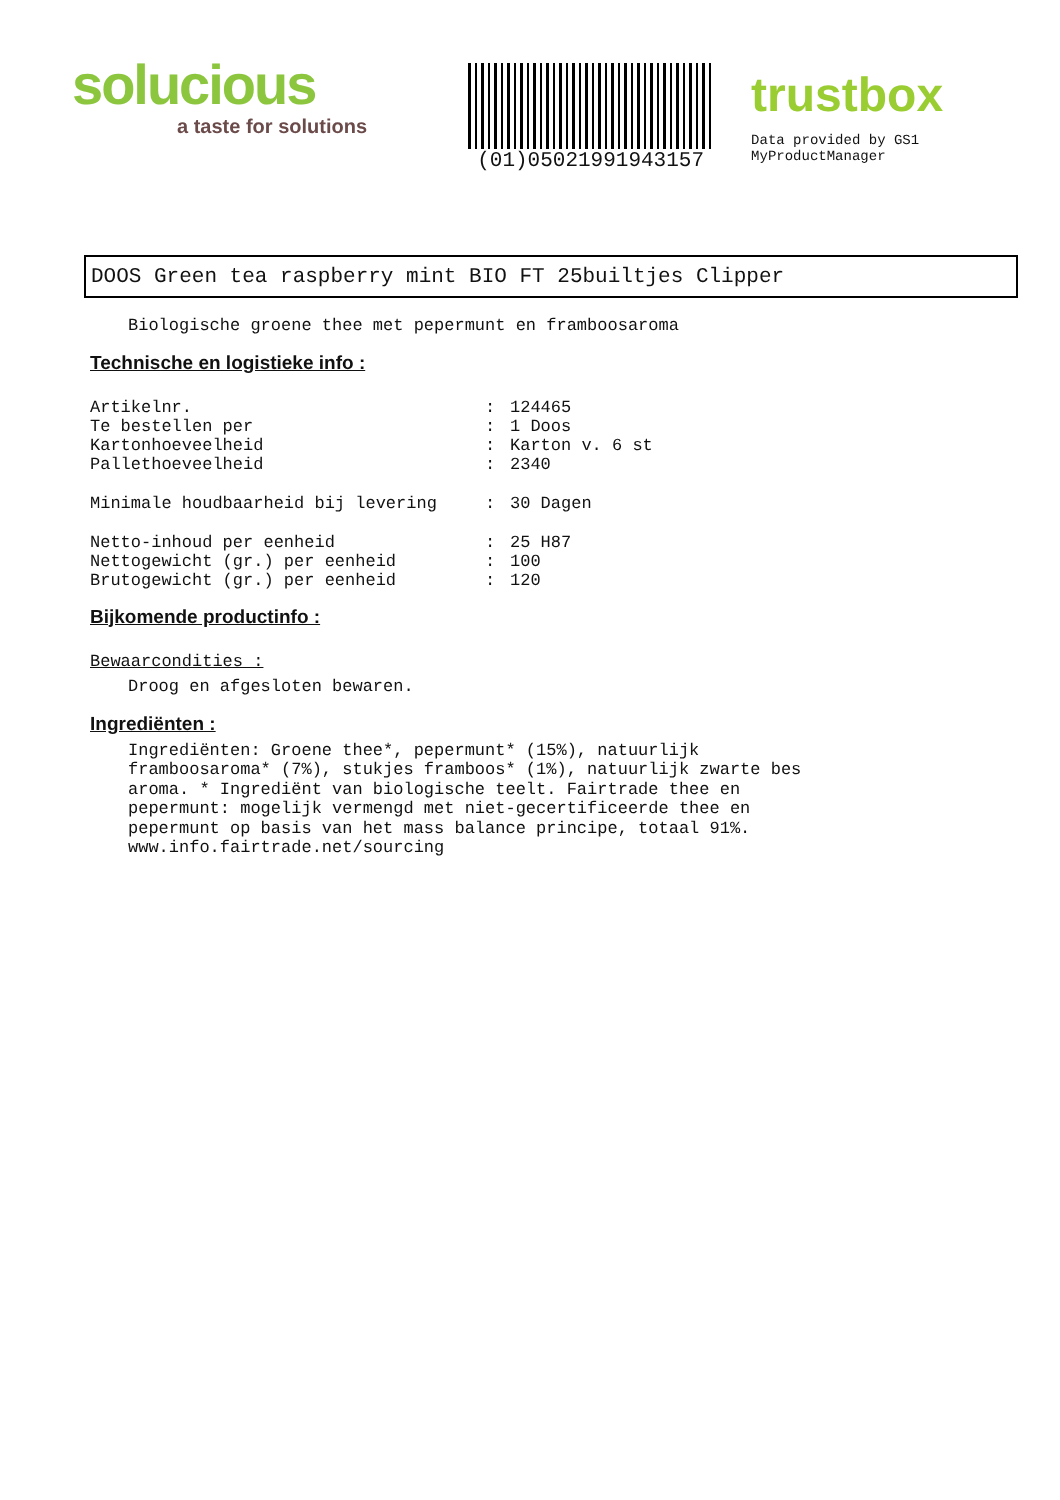solucious
a taste for solutions
(01)05021991943157
trustbox
Data provided by GS1 MyProductManager
DOOS Green tea raspberry mint BIO FT 25builtjes Clipper
Biologische groene thee met pepermunt en framboosaroma
Technische en logistieke info :
| Artikelnr. | : | 124465 |
| Te bestellen per | : | 1 Doos |
| Kartonhoeveelheid | : | Karton v. 6 st |
| Pallethoeveelheid | : | 2340 |
| Minimale houdbaarheid bij levering | : | 30 Dagen |
| Netto-inhoud per eenheid | : | 25 H87 |
| Nettogewicht (gr.) per eenheid | : | 100 |
| Brutogewicht (gr.) per eenheid | : | 120 |
Bijkomende productinfo :
Bewaarcondities :
Droog en afgesloten bewaren.
Ingrediënten :
Ingrediënten: Groene thee*, pepermunt* (15%), natuurlijk
framboosaroma* (7%), stukjes framboos* (1%), natuurlijk zwarte bes
aroma. * Ingrediënt van biologische teelt. Fairtrade thee en
pepermunt: mogelijk vermengd met niet-gecertificeerde thee en
pepermunt op basis van het mass balance principe, totaal 91%.
www.info.fairtrade.net/sourcing